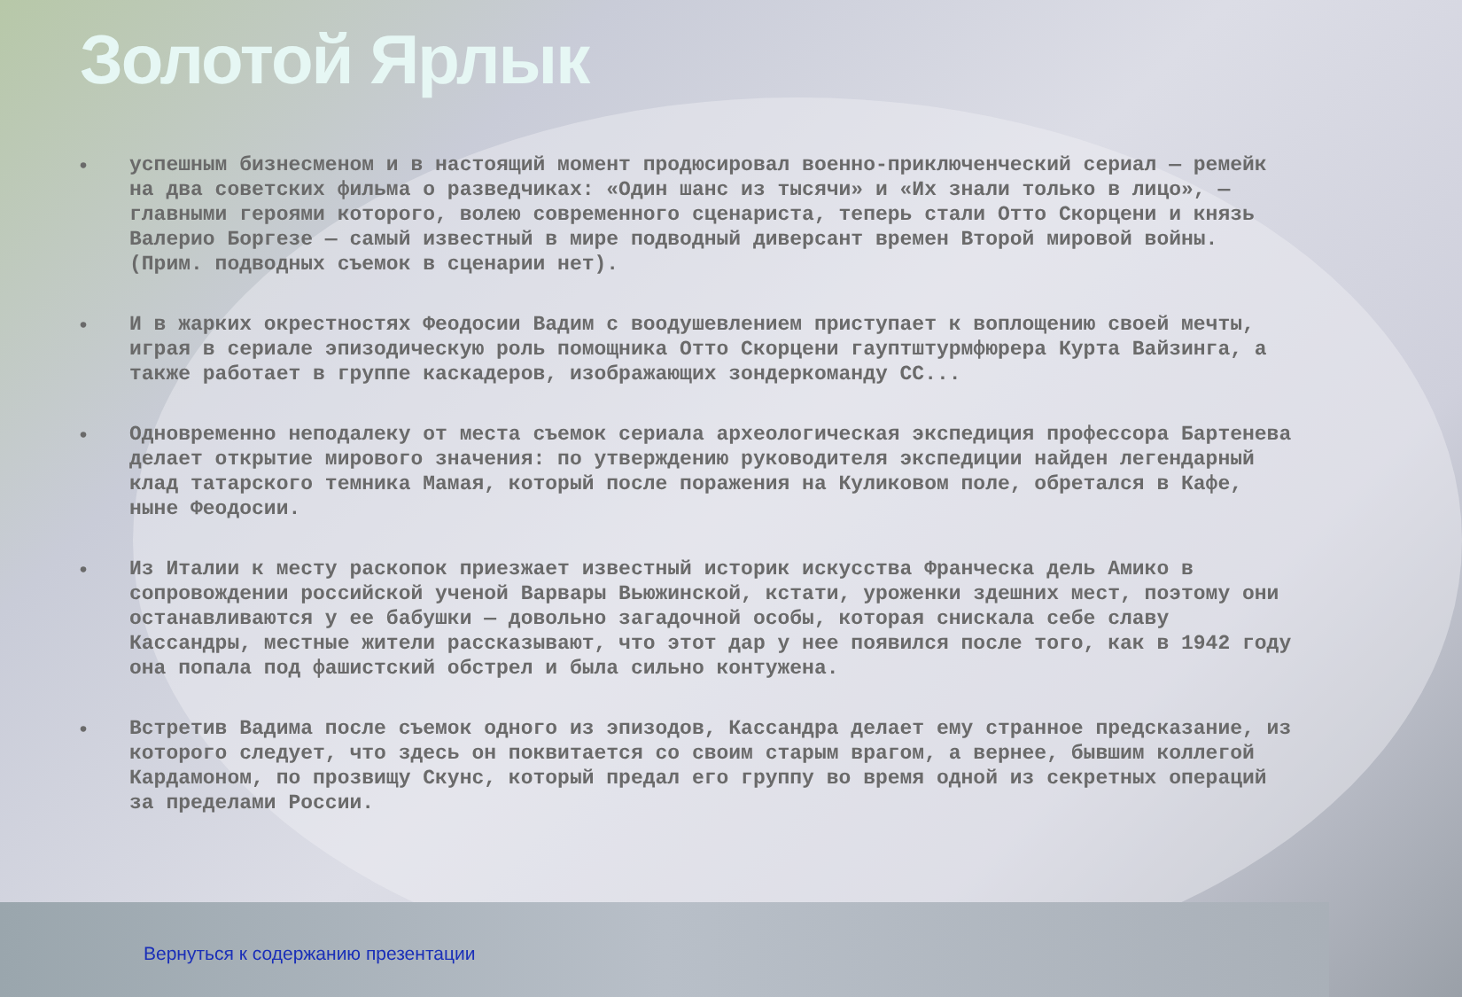Золотой Ярлык
• успешным бизнесменом и в настоящий момент продюсировал военно-приключенческий сериал — ремейк на два советских фильма о разведчиках: «Один шанс из тысячи» и «Их знали только в лицо», — главными героями которого, волею современного сценариста, теперь стали Отто Скорцени и князь Валерио Боргезе — самый известный в мире подводный диверсант времен Второй мировой войны. (Прим. подводных съемок в сценарии нет).
• И в жарких окрестностях Феодосии Вадим с воодушевлением приступает к воплощению своей мечты, играя в сериале эпизодическую роль помощника Отто Скорцени гауптштурмфюрера Курта Вайзинга, а также работает в группе каскадеров, изображающих зондеркоманду СС...
• Одновременно неподалеку от места съемок сериала археологическая экспедиция профессора Бартенева делает открытие мирового значения: по утверждению руководителя экспедиции найден легендарный клад татарского темника Мамая, который после поражения на Куликовом поле, обретался в Кафе, ныне Феодосии.
• Из Италии к месту раскопок приезжает известный историк искусства Франческа дель Амико в сопровождении российской ученой Варвары Вьюжинской, кстати, уроженки здешних мест, поэтому они останавливаются у ее бабушки — довольно загадочной особы, которая снискала себе славу Кассандры, местные жители рассказывают, что этот дар у нее появился после того, как в 1942 году она попала под фашистский обстрел и была сильно контужена.
• Встретив Вадима после съемок одного из эпизодов, Кассандра делает ему странное предсказание, из которого следует, что здесь он поквитается со своим старым врагом, а вернее, бывшим коллегой Кардамоном, по прозвищу Скунс, который предал его группу во время одной из секретных операций за пределами России.
Вернуться к содержанию презентации